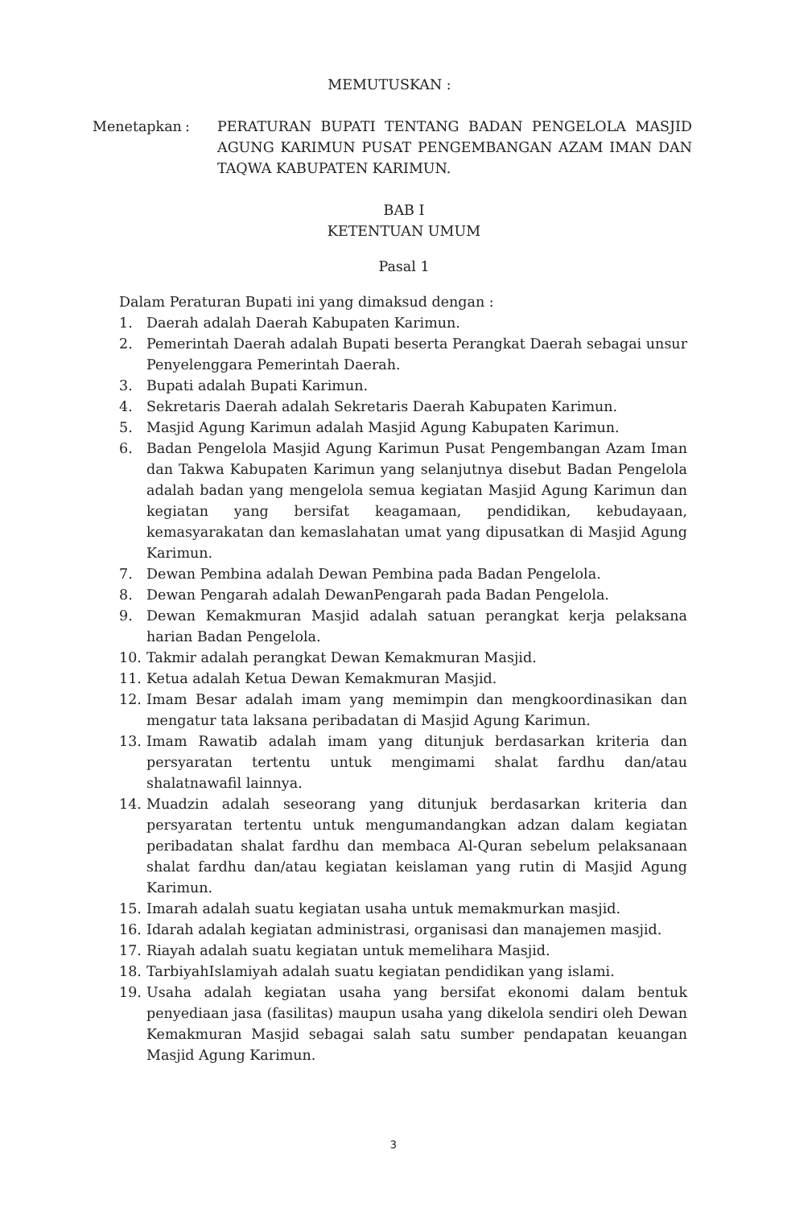MEMUTUSKAN :
Menetapkan : PERATURAN BUPATI TENTANG BADAN PENGELOLA MASJID AGUNG KARIMUN PUSAT PENGEMBANGAN AZAM IMAN DAN TAQWA KABUPATEN KARIMUN.
BAB I
KETENTUAN UMUM
Pasal 1
Dalam Peraturan Bupati ini yang dimaksud dengan :
1. Daerah adalah Daerah Kabupaten Karimun.
2. Pemerintah Daerah adalah Bupati beserta Perangkat Daerah sebagai unsur Penyelenggara Pemerintah Daerah.
3. Bupati adalah Bupati Karimun.
4. Sekretaris Daerah adalah Sekretaris Daerah Kabupaten Karimun.
5. Masjid Agung Karimun adalah Masjid Agung Kabupaten Karimun.
6. Badan Pengelola Masjid Agung Karimun Pusat Pengembangan Azam Iman dan Takwa Kabupaten Karimun yang selanjutnya disebut Badan Pengelola adalah badan yang mengelola semua kegiatan Masjid Agung Karimun dan kegiatan yang bersifat keagamaan, pendidikan, kebudayaan, kemasyarakatan dan kemaslahatan umat yang dipusatkan di Masjid Agung Karimun.
7. Dewan Pembina adalah Dewan Pembina pada Badan Pengelola.
8. Dewan Pengarah adalah DewanPengarah pada Badan Pengelola.
9. Dewan Kemakmuran Masjid adalah satuan perangkat kerja pelaksana harian Badan Pengelola.
10. Takmir adalah perangkat Dewan Kemakmuran Masjid.
11. Ketua adalah Ketua Dewan Kemakmuran Masjid.
12. Imam Besar adalah imam yang memimpin dan mengkoordinasikan dan mengatur tata laksana peribadatan di Masjid Agung Karimun.
13. Imam Rawatib adalah imam yang ditunjuk berdasarkan kriteria dan persyaratan tertentu untuk mengimami shalat fardhu dan/atau shalatnawafil lainnya.
14. Muadzin adalah seseorang yang ditunjuk berdasarkan kriteria dan persyaratan tertentu untuk mengumandangkan adzan dalam kegiatan peribadatan shalat fardhu dan membaca Al-Quran sebelum pelaksanaan shalat fardhu dan/atau kegiatan keislaman yang rutin di Masjid Agung Karimun.
15. Imarah adalah suatu kegiatan usaha untuk memakmurkan masjid.
16. Idarah adalah kegiatan administrasi, organisasi dan manajemen masjid.
17. Riayah adalah suatu kegiatan untuk memelihara Masjid.
18. TarbiyahIslamiyah adalah suatu kegiatan pendidikan yang islami.
19. Usaha adalah kegiatan usaha yang bersifat ekonomi dalam bentuk penyediaan jasa (fasilitas) maupun usaha yang dikelola sendiri oleh Dewan Kemakmuran Masjid sebagai salah satu sumber pendapatan keuangan Masjid Agung Karimun.
3